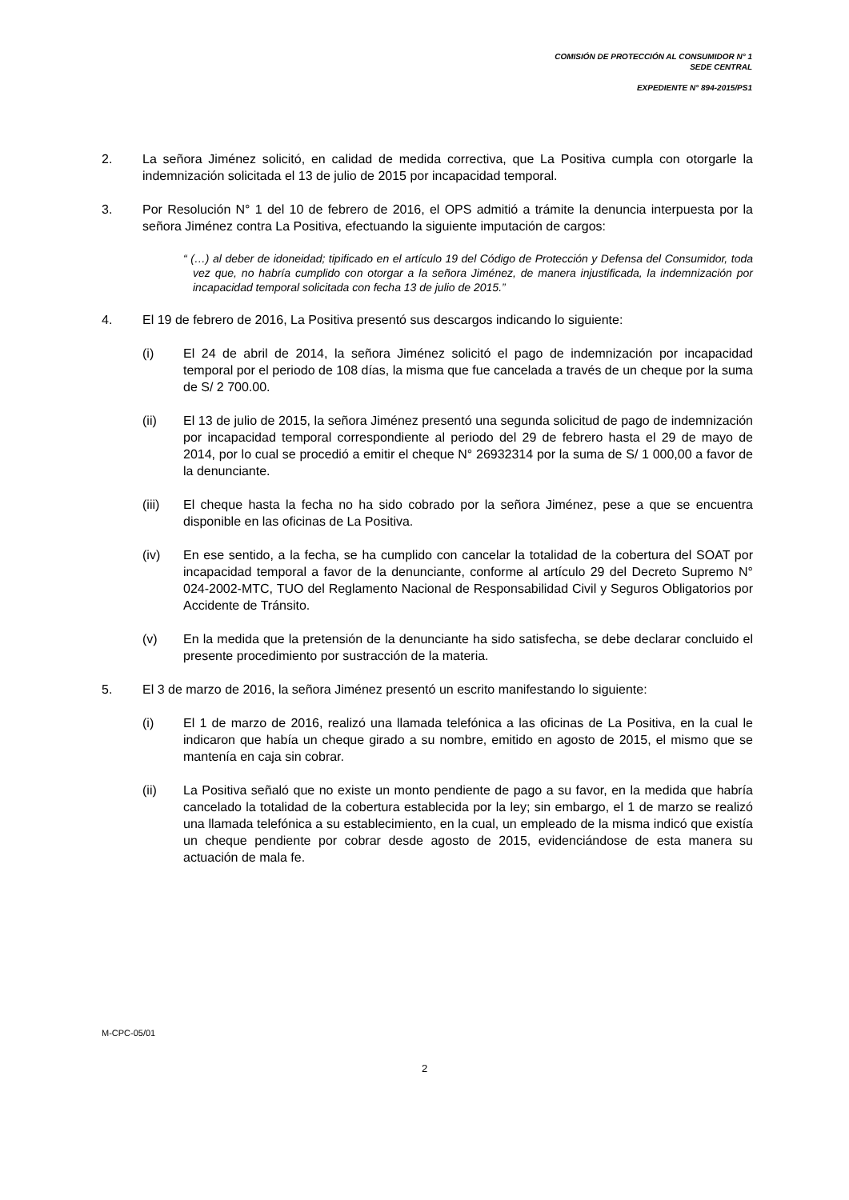COMISIÓN DE PROTECCIÓN AL CONSUMIDOR N° 1
SEDE CENTRAL
EXPEDIENTE N° 894-2015/PS1
2. La señora Jiménez solicitó, en calidad de medida correctiva, que La Positiva cumpla con otorgarle la indemnización solicitada el 13 de julio de 2015 por incapacidad temporal.
3. Por Resolución N° 1 del 10 de febrero de 2016, el OPS admitió a trámite la denuncia interpuesta por la señora Jiménez contra La Positiva, efectuando la siguiente imputación de cargos:
“ (…) al deber de idoneidad; tipificado en el artículo 19 del Código de Protección y Defensa del Consumidor, toda vez que, no habría cumplido con otorgar a la señora Jiménez, de manera injustificada, la indemnización por incapacidad temporal solicitada con fecha 13 de julio de 2015.”
4. El 19 de febrero de 2016, La Positiva presentó sus descargos indicando lo siguiente:
(i) El 24 de abril de 2014, la señora Jiménez solicitó el pago de indemnización por incapacidad temporal por el periodo de 108 días, la misma que fue cancelada a través de un cheque por la suma de S/ 2 700.00.
(ii) El 13 de julio de 2015, la señora Jiménez presentó una segunda solicitud de pago de indemnización por incapacidad temporal correspondiente al periodo del 29 de febrero hasta el 29 de mayo de 2014, por lo cual se procedió a emitir el cheque N° 26932314 por la suma de S/ 1 000,00 a favor de la denunciante.
(iii) El cheque hasta la fecha no ha sido cobrado por la señora Jiménez, pese a que se encuentra disponible en las oficinas de La Positiva.
(iv) En ese sentido, a la fecha, se ha cumplido con cancelar la totalidad de la cobertura del SOAT por incapacidad temporal a favor de la denunciante, conforme al artículo 29 del Decreto Supremo N° 024-2002-MTC, TUO del Reglamento Nacional de Responsabilidad Civil y Seguros Obligatorios por Accidente de Tránsito.
(v) En la medida que la pretensión de la denunciante ha sido satisfecha, se debe declarar concluido el presente procedimiento por sustracción de la materia.
5. El 3 de marzo de 2016, la señora Jiménez presentó un escrito manifestando lo siguiente:
(i) El 1 de marzo de 2016, realizó una llamada telefónica a las oficinas de La Positiva, en la cual le indicaron que había un cheque girado a su nombre, emitido en agosto de 2015, el mismo que se mantenía en caja sin cobrar.
(ii) La Positiva señaló que no existe un monto pendiente de pago a su favor, en la medida que habría cancelado la totalidad de la cobertura establecida por la ley; sin embargo, el 1 de marzo se realizó una llamada telefónica a su establecimiento, en la cual, un empleado de la misma indicó que existía un cheque pendiente por cobrar desde agosto de 2015, evidenciándose de esta manera su actuación de mala fe.
M-CPC-05/01
2